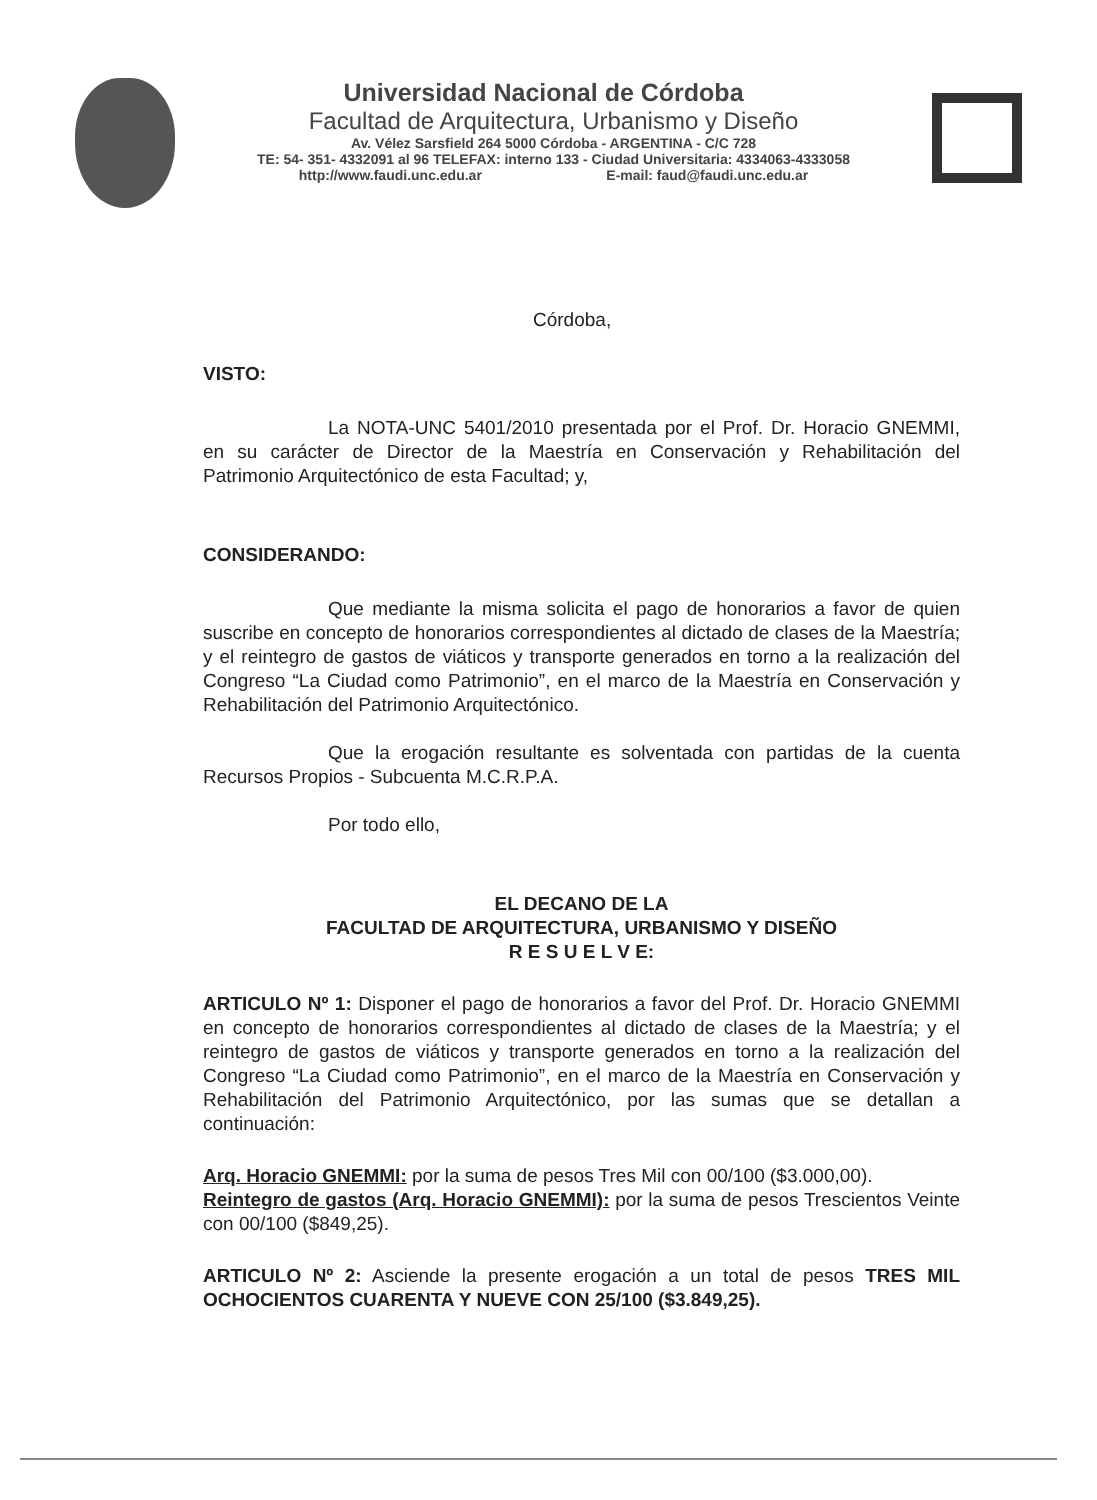Universidad Nacional de Córdoba
Facultad de Arquitectura, Urbanismo y Diseño
Av. Vélez Sarsfield 264 5000 Córdoba - ARGENTINA - C/C 728
TE: 54- 351- 4332091 al 96 TELEFAX: interno 133 - Ciudad Universitaria: 4334063-4333058
http://www.faudi.unc.edu.ar E-mail: faud@faudi.unc.edu.ar
Córdoba,
VISTO:
La NOTA-UNC 5401/2010 presentada por el Prof. Dr. Horacio GNEMMI, en su carácter de Director de la Maestría en Conservación y Rehabilitación del Patrimonio Arquitectónico de esta Facultad; y,
CONSIDERANDO:
Que mediante la misma solicita el pago de honorarios a favor de quien suscribe en concepto de honorarios correspondientes al dictado de clases de la Maestría; y el reintegro de gastos de viáticos y transporte generados en torno a la realización del Congreso “La Ciudad como Patrimonio”, en el marco de la Maestría en Conservación y Rehabilitación del Patrimonio Arquitectónico.
Que la erogación resultante es solventada con partidas de la cuenta Recursos Propios - Subcuenta M.C.R.P.A.
Por todo ello,
EL DECANO DE LA
FACULTAD DE ARQUITECTURA, URBANISMO Y DISEÑO
R E S U E L V E:
ARTICULO Nº 1: Disponer el pago de honorarios a favor del Prof. Dr. Horacio GNEMMI en concepto de honorarios correspondientes al dictado de clases de la Maestría; y el reintegro de gastos de viáticos y transporte generados en torno a la realización del Congreso “La Ciudad como Patrimonio”, en el marco de la Maestría en Conservación y Rehabilitación del Patrimonio Arquitectónico, por las sumas que se detallan a continuación:
Arq. Horacio GNEMMI: por la suma de pesos Tres Mil con 00/100 ($3.000,00).
Reintegro de gastos (Arq. Horacio GNEMMI): por la suma de pesos Trescientos Veinte con 00/100 ($849,25).
ARTICULO Nº 2: Asciende la presente erogación a un total de pesos TRES MIL OCHOCIENTOS CUARENTA Y NUEVE CON 25/100 ($3.849,25).